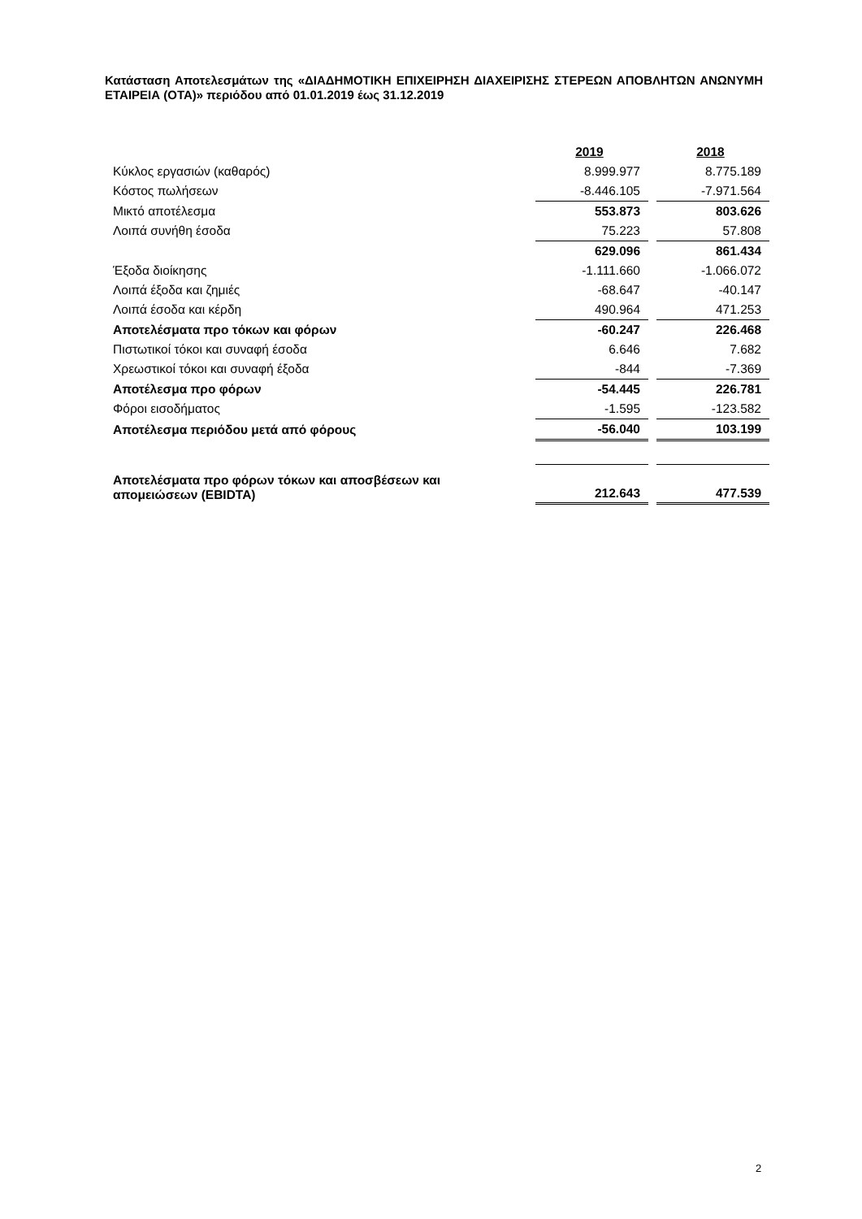Κατάσταση Αποτελεσμάτων της «ΔΙΑΔΗΜΟΤΙΚΗ ΕΠΙΧΕΙΡΗΣΗ ΔΙΑΧΕΙΡΙΣΗΣ ΣΤΕΡΕΩΝ ΑΠΟΒΛΗΤΩΝ ΑΝΩΝΥΜΗ ΕΤΑΙΡΕΙΑ (ΟΤΑ)» περιόδου από 01.01.2019 έως 31.12.2019
| | 2019 | | 2018 |
| Κύκλος εργασιών (καθαρός) | 8.999.977 | | 8.775.189 |
| Κόστος πωλήσεων | -8.446.105 | | -7.971.564 |
| Μικτό αποτέλεσμα | 553.873 | | 803.626 |
| Λοιπά συνήθη έσοδα | 75.223 | | 57.808 |
| | 629.096 | | 861.434 |
| Έξοδα διοίκησης | -1.111.660 | | -1.066.072 |
| Λοιπά έξοδα και ζημιές | -68.647 | | -40.147 |
| Λοιπά έσοδα και κέρδη | 490.964 | | 471.253 |
| Αποτελέσματα προ τόκων και φόρων | -60.247 | | 226.468 |
| Πιστωτικοί τόκοι και συναφή έσοδα | 6.646 | | 7.682 |
| Χρεωστικοί τόκοι και συναφή έξοδα | -844 | | -7.369 |
| Αποτέλεσμα προ φόρων | -54.445 | | 226.781 |
| Φόροι εισοδήματος | -1.595 | | -123.582 |
| Αποτέλεσμα περιόδου μετά από φόρους | -56.040 | | 103.199 |
| Αποτελέσματα προ φόρων τόκων και αποσβέσεων και απομειώσεων (EBIDTA) | 212.643 | | 477.539 |
2